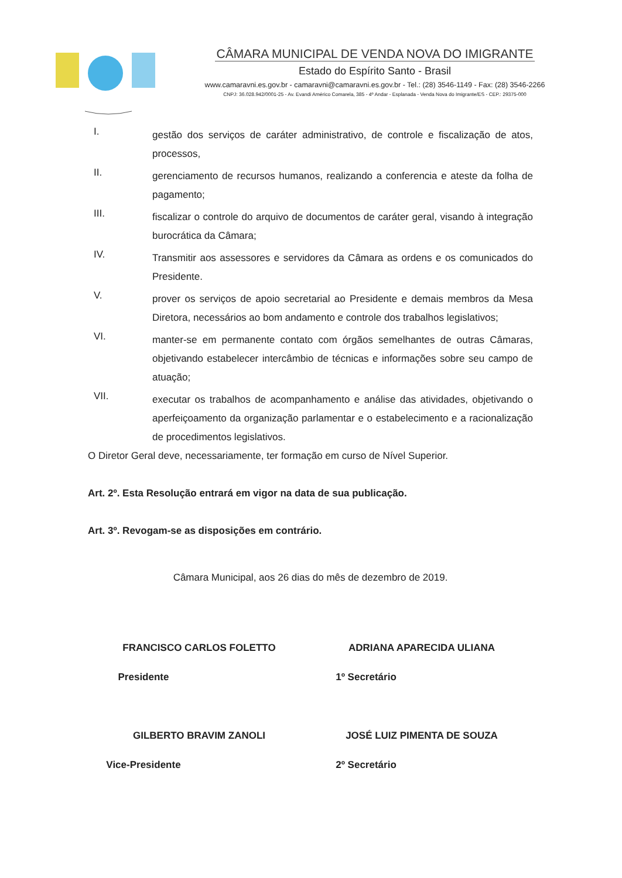CÂMARA MUNICIPAL DE VENDA NOVA DO IMIGRANTE
Estado do Espírito Santo - Brasil
www.camaravni.es.gov.br - camaravni@camaravni.es.gov.br - Tel.: (28) 3546-1149 - Fax: (28) 3546-2266
CNPJ: 36.028.942/0001-25 - Av. Evandi Américo Comarela, 385 - 4º Andar - Esplanada - Venda Nova do Imigrante/ES - CEP.: 29375-000
I.
gestão dos serviços de caráter administrativo, de controle e fiscalização de atos, processos,
II.
gerenciamento de recursos humanos, realizando a conferencia e ateste da folha de pagamento;
III.
fiscalizar o controle do arquivo de documentos de caráter geral, visando à integração burocrática da Câmara;
IV.
Transmitir aos assessores e servidores da Câmara as ordens e os comunicados do Presidente.
V.
prover os serviços de apoio secretarial ao Presidente e demais membros da Mesa Diretora, necessários ao bom andamento e controle dos trabalhos legislativos;
VI.
manter-se em permanente contato com órgãos semelhantes de outras Câmaras, objetivando estabelecer intercâmbio de técnicas e informações sobre seu campo de atuação;
VII.
executar os trabalhos de acompanhamento e análise das atividades, objetivando o aperfeiçoamento da organização parlamentar e o estabelecimento e a racionalização de procedimentos legislativos.
O Diretor Geral deve, necessariamente, ter formação em curso de Nível Superior.
Art. 2º. Esta Resolução entrará em vigor na data de sua publicação.
Art. 3º. Revogam-se as disposições em contrário.
Câmara Municipal, aos 26 dias do mês de dezembro de 2019.
FRANCISCO CARLOS FOLETTO
Presidente
ADRIANA APARECIDA ULIANA
1º Secretário
GILBERTO BRAVIM ZANOLI
Vice-Presidente
JOSÉ LUIZ PIMENTA DE SOUZA
2º Secretário